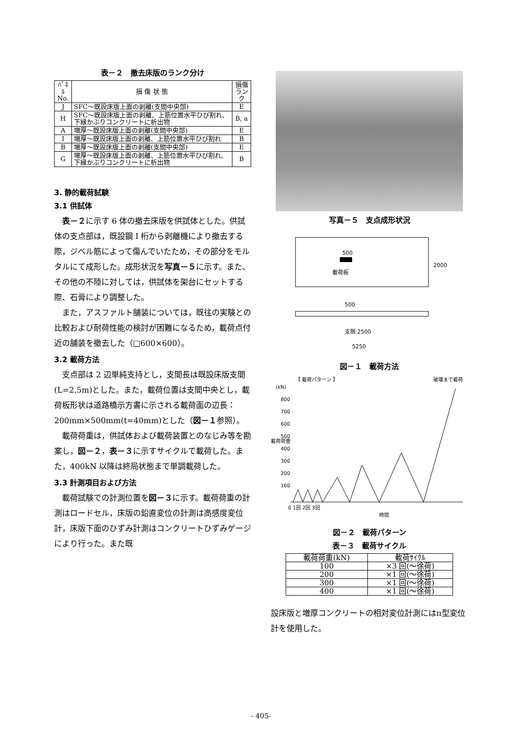表－２　撤去床版のランク分け
| ﾊﾟﾈﾙ No. | 損 傷 状 態 | 損傷 ランク |
| --- | --- | --- |
| J | SFC～既設床版上面の剥離(支間中央部) | E |
| H | SFC～既設床版上面の剥離、上筋位置水平ひび割れ、下縁かぶりコンクリートに析出物 | B, a |
| A | 増厚～既設床版上面の剥離(支間中央部) | E |
| I | 増厚～既設床版上面の剥離、上筋位置水平ひび割れ | B |
| B | 増厚～既設床版上面の剥離(支間中央部) | E |
| G | 増厚～既設床版上面の剥離、上筋位置水平ひび割れ、下縁かぶりコンクリートに析出物 | B |
3. 静的載荷試験
3.1 供試体
表－２に示す 6 体の撤去床版を供試体とした。供試体の支点部は，既設鋼 I 桁から剥離機により撤去する際，ジベル筋によって傷んでいたため，その部分をモルタルにて成形した。成形状況を写真－５に示す。また、その他の不陸に対しては，供試体を架台にセットする際、石膏により調整した。
また，アスファルト舗装については，既往の実験との比較および耐荷性能の検討が困難になるため，載荷点付近の舗装を撤去した（□600×600）。
3.2 載荷方法
支点部は 2 辺単純支持とし，支間長は既設床版支間(L=2.5m)とした。また，載荷位置は支間中央とし，載荷板形状は道路橋示方書に示される載荷面の辺長：200mm×500mm(t=40mm)とした（図－１参照）。
載荷荷重は，供試体および載荷装置とのなじみ等を勘案し，図－２，表－３に示すサイクルで載荷した。また，400kN 以降は終局状態まで単調載荷した。
3.3 計測項目および方法
載荷試験での計測位置を図－３に示す。載荷荷重の計測はロードセル，床版の鉛直変位の計測は高感度変位計，床版下面のひずみ計測はコンクリートひずみゲージにより行った。また既
写真－５　支点成形状況
500
載荷板
2000
500
支間 2500
5250
図－１　載荷方法
【 載荷パターン 】
破壊まで載荷
(kN)
800
700
600
500
400
300
200
100
載荷荷重
0 1回 2回 3回
時間
図－２　載荷パターン
表－３　載荷サイクル
| 載荷荷重(kN) | 載荷ｻｲｸﾙ |
| --- | --- |
| 100 | ×3 回(～徐荷) |
| 200 | ×1 回(～徐荷) |
| 300 | ×1 回(～徐荷) |
| 400 | ×1 回(～徐荷) |
設床版と増厚コンクリートの相対変位計測にはπ型変位計を使用した。
- 405-